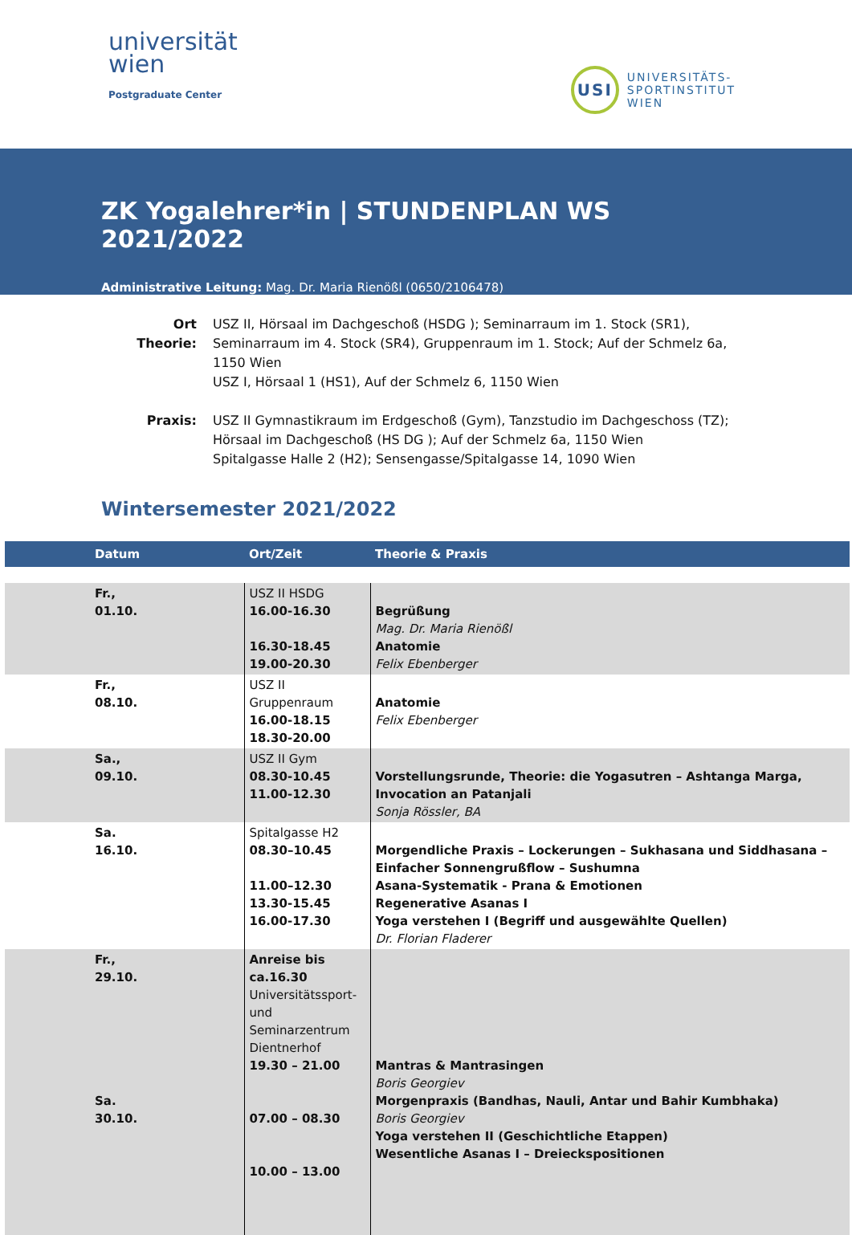universität
wien
Postgraduate Center
USI
UNIVERSITÄTS-
SPORTINSTITUT
WIEN
ZK Yogalehrer*in | STUNDENPLAN WS 2021/2022
Administrative Leitung: Mag. Dr. Maria Rienößl (0650/2106478)
Ort Theorie:
USZ II, Hörsaal im Dachgeschoß (HSDG ); Seminarraum im 1. Stock (SR1), Seminarraum im 4. Stock (SR4), Gruppenraum im 1. Stock; Auf der Schmelz 6a, 1150 Wien
USZ I, Hörsaal 1 (HS1), Auf der Schmelz 6, 1150 Wien
Praxis:
USZ II Gymnastikraum im Erdgeschoß (Gym), Tanzstudio im Dachgeschoss (TZ); Hörsaal im Dachgeschoß (HS DG ); Auf der Schmelz 6a, 1150 Wien
Spitalgasse Halle 2 (H2); Sensengasse/Spitalgasse 14, 1090 Wien
Wintersemester 2021/2022
| Datum | Ort/Zeit | Theorie & Praxis |
| --- | --- | --- |
| Fr., 01.10. | USZ II HSDG 16.00-16.30 16.30-18.45 19.00-20.30 | Begrüßung Mag. Dr. Maria Rienößl Anatomie Felix Ebenberger |
| Fr., 08.10. | USZ II Gruppenraum 16.00-18.15 18.30-20.00 | Anatomie Felix Ebenberger |
| Sa., 09.10. | USZ II Gym 08.30-10.45 11.00-12.30 | Vorstellungsrunde, Theorie: die Yogasutren – Ashtanga Marga, Invocation an Patanjali Sonja Rössler, BA |
| Sa. 16.10. | Spitalgasse H2 08.30–10.45 11.00–12.30 13.30-15.45 16.00-17.30 | Morgendliche Praxis – Lockerungen – Sukhasana und Siddhasana – Einfacher Sonnengrußflow – Sushumna Asana-Systematik - Prana & Emotionen Regenerative Asanas I Yoga verstehen I (Begriff und ausgewählte Quellen) Dr. Florian Fladerer |
| Fr., 29.10. Sa. 30.10. | Anreise bis ca.16.30 Universitätssport- und Seminarzentrum Dientnerhof 19.30 – 21.00 07.00 – 08.30 10.00 – 13.00 | Mantras & Mantrasingen Boris Georgiev Morgenpraxis (Bandhas, Nauli, Antar und Bahir Kumbhaka) Boris Georgiev Yoga verstehen II (Geschichtliche Etappen) Wesentliche Asanas I – Dreieckspositionen |